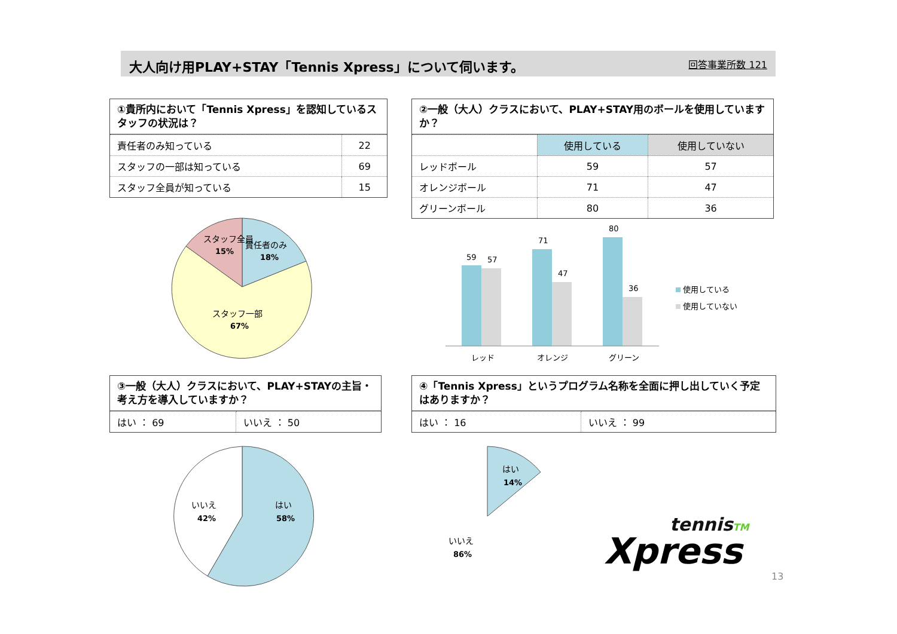大人向け用PLAY+STAY「Tennis Xpress」について伺います。 回答事業所数 121
①貴所内において「Tennis Xpress」を認知しているスタッフの状況は？
| 責任者のみ知っている | 22 |
| スタッフの一部は知っている | 69 |
| スタッフ全員が知っている | 15 |
②一般（大人）クラスにおいて、PLAY+STAY用のボールを使用していますか？
| | 使用している | 使用していない |
| --- | --- | --- |
| レッドボール | 59 | 57 |
| オレンジボール | 71 | 47 |
| グリーンボール | 80 | 36 |
スタッフ全員
15%
責任者のみ
18%
スタッフ一部
67%
59
57
71
47
80
36
レッド
オレンジ
グリーン
使用している
使用していない
③一般（大人）クラスにおいて、PLAY+STAYの主旨・考え方を導入していますか？
| はい ： 69 | いいえ ： 50 |
④「Tennis Xpress」というプログラム名称を全面に押し出していく予定はありますか？
| はい ： 16 | いいえ ： 99 |
いいえ
42%
はい
58%
はい
14%
いいえ
86%
tennisTM
Xpress
13